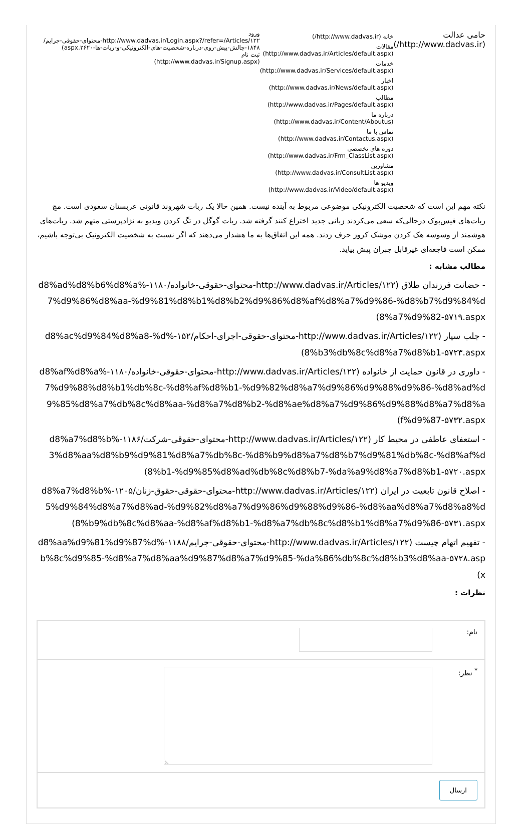حامی عدالت (http://www.dadvas.ir/)
خانه (http://www.dadvas.ir/)
مقالات (http://www.dadvas.ir/Articles/default.aspx)
خدمات (http://www.dadvas.ir/Services/default.aspx)
اخبار (http://www.dadvas.ir/News/default.aspx)
مطالب (http://www.dadvas.ir/Pages/default.aspx)
درباره ما (http://www.dadvas.ir/Content/Aboutus)
تماس با ما (http://www.dadvas.ir/Contactus.aspx)
دوره های تخصصی (http://www.dadvas.ir/Frm_ClassList.aspx)
مشاورین (http://www.dadvas.ir/ConsultList.aspx)
ویدیو ها (http://www.dadvas.ir/Video/default.aspx)
ورود
http://www.dadvas.ir/Login.aspx?/refer=/Articles/۱۲۲-محتوای-حقوقی-جرایم/۱۸۴۸-چالش-پیش-روی-درباره-شخصیت-های-الکترونیکی-و-ربات-ها-۲۶۲۰.aspx)
ثبت نام
(http://www.dadvas.ir/Signup.aspx)
نکته مهم این است که شخصیت الکترونیکی موضوعی مربوط به آینده نیست. همین حالا یک ربات شهروند قانونی عربستان سعودی است. مچ ربات‌های فیس‌بوک درحالی‌که سعی می‌کردند زبانی جدید اختراع کنند گرفته شد. ربات گوگل در تگ کردن ویدیو به نژادپرستی متهم شد. ربات‌های هوشمند از وسوسه هک کردن موشک کروز حرف زدند. همه این اتفاق‌ها به ما هشدار می‌دهند که اگر نسبت به شخصیت الکترونیک بی‌توجه باشیم، ممکن است فاجعه‌ای غیرقابل جبران پیش بیاید.
مطالب مشابه :
- حضانت فرزندان طلاق (http://www.dadvas.ir/Articles/۱۲۲-محتوای-حقوقی-خانواده/۱۱۸۰-%d8%ad%d8%b6%d8%a7%d9%86%d8%aa-%d9%81%d8%b1%d8%b2%d9%86%d8%af%d8%a7%d9%86-%d8%b7%d9%84%d8%a7%d9%82-۵۷۱۹.aspx)
- جلب سیار (http://www.dadvas.ir/Articles/۱۲۲-محتوای-حقوقی-اجرای-احکام/۱۵۲-%d8%ac%d9%84%d8%a8-%d8%b3%db%8c%d8%a7%d8%b1-۵۷۲۳.aspx)
- داوری در قانون حمایت از خانواده (http://www.dadvas.ir/Articles/۱۲۲-محتوای-حقوقی-خانواده/۱۱۸۰-%d8%af%d8%a7%d9%88%d8%b1%db%8c-%d8%af%d8%b1-%d9%82%d8%a7%d9%86%d9%88%d9%86-%d8%ad%d9%85%d8%a7%db%8c%d8%aa-%d8%a7%d8%b2-%d8%ae%d8%a7%d9%86%d9%88%d8%a7%d8%af%d9%87-۵۷۳۲.aspx)
- استعفای عاطفی در محیط کار (http://www.dadvas.ir/Articles/۱۲۲-محتوای-حقوقی-شرکت/۱۱۸۶-%d8%a7%d8%b3%d8%aa%d8%b9%d9%81%d8%a7%db%8c-%d8%b9%d8%a7%d8%b7%d9%81%db%8c-%d8%af%d8%b1-%d9%85%d8%ad%db%8c%d8%b7-%da%a9%d8%a7%d8%b1-۵۷۲۰.aspx)
- اصلاح قانون تابعیت در ایران (http://www.dadvas.ir/Articles/۱۲۲-محتوای-حقوقی-حقوق-زنان/۱۲۰۵-%d8%a7%d8%b5%d9%84%d8%a7%d8%ad-%d9%82%d8%a7%d9%86%d9%88%d9%86-%d8%aa%d8%a7%d8%a8%d8%b9%db%8c%d8%aa-%d8%af%d8%b1-%d8%a7%db%8c%d8%b1%d8%a7%d9%86-۵۷۳۱.aspx)
- تفهیم اتهام چیست (http://www.dadvas.ir/Articles/۱۲۲-محتوای-حقوقی-جرایم/۱۱۸۸-%d8%aa%d9%81%d9%87%db%8c%d9%85-%d8%a7%d8%aa%d9%87%d8%a7%d9%85-%da%86%db%8c%d8%b3%d8%aa-۵۷۲۸.aspx)
نظرات :
نام:
<sup>*</sup> نظر:
ارسال